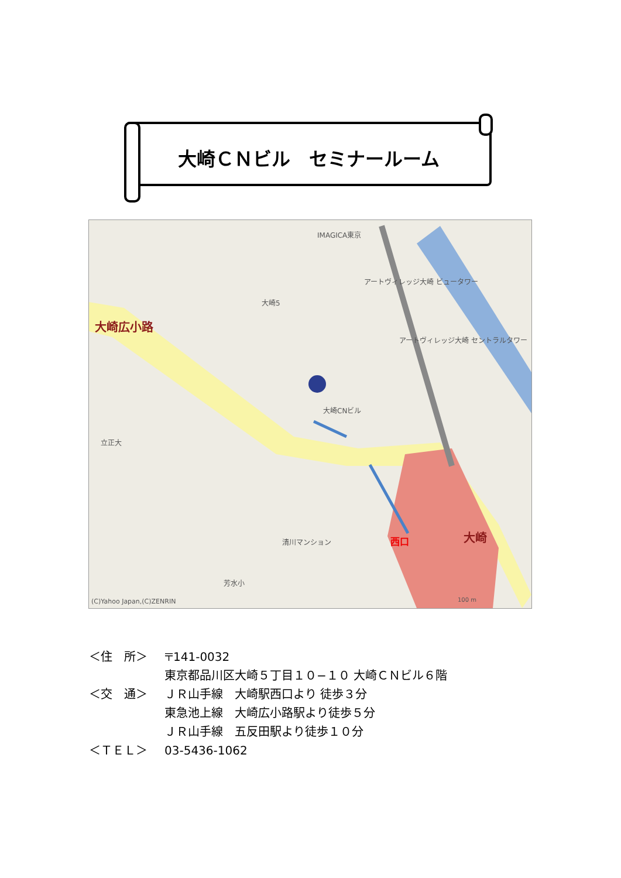大崎ＣＮビル　セミナールーム
大崎CNビル
大崎広小路
大崎
西口
IMAGICA東京
アートヴィレッジ大崎 ビュータワー
アートヴィレッジ大崎 セントラルタワー
大崎5
立正大
芳水小
清川マンション
(C)Yahoo Japan,(C)ZENRIN
100 m
＜住　所＞ 〒141-0032
東京都品川区大崎５丁目１０−１０ 大崎ＣＮビル６階
＜交　通＞ ＪＲ山手線　大崎駅西口より 徒歩３分
東急池上線　大崎広小路駅より徒歩５分
ＪＲ山手線　五反田駅より徒歩１０分
＜ＴＥＬ＞ 03-5436-1062